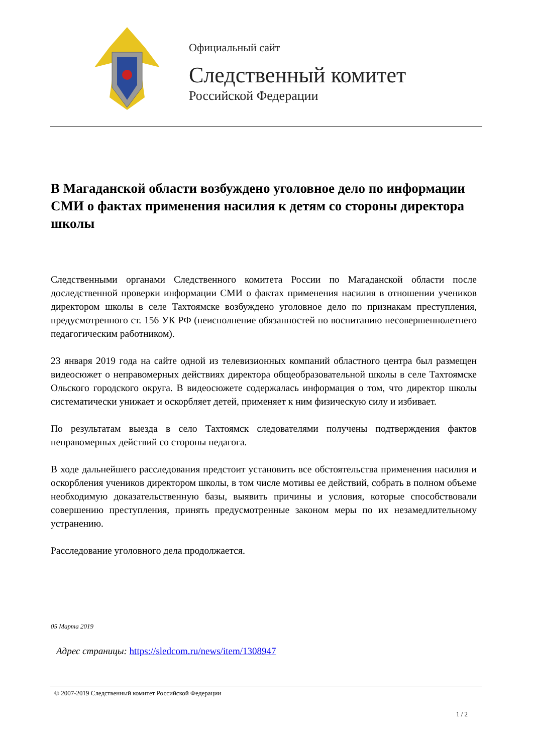Официальный сайт
Следственный комитет
Российской Федерации
В Магаданской области возбуждено уголовное дело по информации СМИ о фактах применения насилия к детям со стороны директора школы
Следственными органами Следственного комитета России по Магаданской области после доследственной проверки информации СМИ о фактах применения насилия в отношении учеников директором школы в селе Тахтоямске возбуждено уголовное дело по признакам преступления, предусмотренного ст. 156 УК РФ (неисполнение обязанностей по воспитанию несовершеннолетнего педагогическим работником).
23 января 2019 года на сайте одной из телевизионных компаний областного центра был размещен видеосюжет о неправомерных действиях директора общеобразовательной школы в селе Тахтоямске Ольского городского округа. В видеосюжете содержалась информация о том, что директор школы систематически унижает и оскорбляет детей, применяет к ним физическую силу и избивает.
По результатам выезда в село Тахтоямск следователями получены подтверждения фактов неправомерных действий со стороны педагога.
В ходе дальнейшего расследования предстоит установить все обстоятельства применения насилия и оскорбления учеников директором школы, в том числе мотивы ее действий, собрать в полном объеме необходимую доказательственную базы, выявить причины и условия, которые способствовали совершению преступления, принять предусмотренные законом меры по их незамедлительному устранению.
Расследование уголовного дела продолжается.
05 Марта 2019
Адрес страницы: https://sledcom.ru/news/item/1308947
© 2007-2019 Следственный комитет Российской Федерации
1 / 2